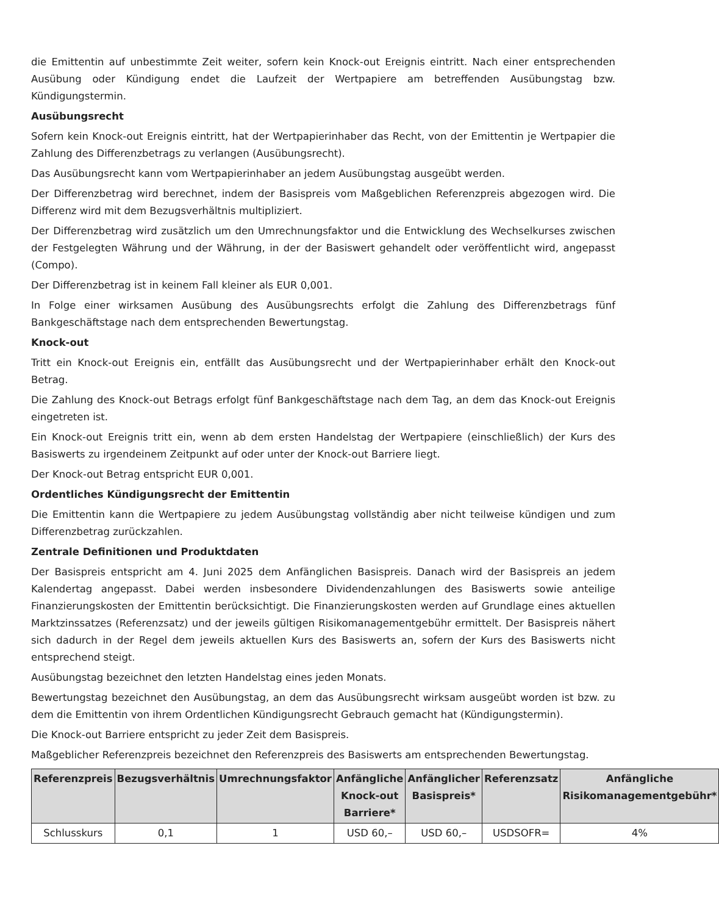die Emittentin auf unbestimmte Zeit weiter, sofern kein Knock-out Ereignis eintritt. Nach einer entsprechenden Ausübung oder Kündigung endet die Laufzeit der Wertpapiere am betreffenden Ausübungstag bzw. Kündigungstermin.
Ausübungsrecht
Sofern kein Knock-out Ereignis eintritt, hat der Wertpapierinhaber das Recht, von der Emittentin je Wertpapier die Zahlung des Differenzbetrags zu verlangen (Ausübungsrecht).
Das Ausübungsrecht kann vom Wertpapierinhaber an jedem Ausübungstag ausgeübt werden.
Der Differenzbetrag wird berechnet, indem der Basispreis vom Maßgeblichen Referenzpreis abgezogen wird. Die Differenz wird mit dem Bezugsverhältnis multipliziert.
Der Differenzbetrag wird zusätzlich um den Umrechnungsfaktor und die Entwicklung des Wechselkurses zwischen der Festgelegten Währung und der Währung, in der der Basiswert gehandelt oder veröffentlicht wird, angepasst (Compo).
Der Differenzbetrag ist in keinem Fall kleiner als EUR 0,001.
In Folge einer wirksamen Ausübung des Ausübungsrechts erfolgt die Zahlung des Differenzbetrags fünf Bankgeschäftstage nach dem entsprechenden Bewertungstag.
Knock-out
Tritt ein Knock-out Ereignis ein, entfällt das Ausübungsrecht und der Wertpapierinhaber erhält den Knock-out Betrag.
Die Zahlung des Knock-out Betrags erfolgt fünf Bankgeschäftstage nach dem Tag, an dem das Knock-out Ereignis eingetreten ist.
Ein Knock-out Ereignis tritt ein, wenn ab dem ersten Handelstag der Wertpapiere (einschließlich) der Kurs des Basiswerts zu irgendeinem Zeitpunkt auf oder unter der Knock-out Barriere liegt.
Der Knock-out Betrag entspricht EUR 0,001.
Ordentliches Kündigungsrecht der Emittentin
Die Emittentin kann die Wertpapiere zu jedem Ausübungstag vollständig aber nicht teilweise kündigen und zum Differenzbetrag zurückzahlen.
Zentrale Definitionen und Produktdaten
Der Basispreis entspricht am 4. Juni 2025 dem Anfänglichen Basispreis. Danach wird der Basispreis an jedem Kalendertag angepasst. Dabei werden insbesondere Dividendenzahlungen des Basiswerts sowie anteilige Finanzierungskosten der Emittentin berücksichtigt. Die Finanzierungskosten werden auf Grundlage eines aktuellen Marktzinssatzes (Referenzsatz) und der jeweils gültigen Risikomanagementgebühr ermittelt. Der Basispreis nähert sich dadurch in der Regel dem jeweils aktuellen Kurs des Basiswerts an, sofern der Kurs des Basiswerts nicht entsprechend steigt.
Ausübungstag bezeichnet den letzten Handelstag eines jeden Monats.
Bewertungstag bezeichnet den Ausübungstag, an dem das Ausübungsrecht wirksam ausgeübt worden ist bzw. zu dem die Emittentin von ihrem Ordentlichen Kündigungsrecht Gebrauch gemacht hat (Kündigungstermin).
Die Knock-out Barriere entspricht zu jeder Zeit dem Basispreis.
Maßgeblicher Referenzpreis bezeichnet den Referenzpreis des Basiswerts am entsprechenden Bewertungstag.
| Referenzpreis | Bezugsverhältnis | Umrechnungsfaktor | Anfängliche Knock-out Barriere* | Anfänglicher Basispreis* | Referenzsatz | Anfängliche Risikomanagementgebühr* |
| --- | --- | --- | --- | --- | --- | --- |
| Schlusskurs | 0,1 | 1 | USD 60,– | USD 60,– | USDSOFR= | 4% |